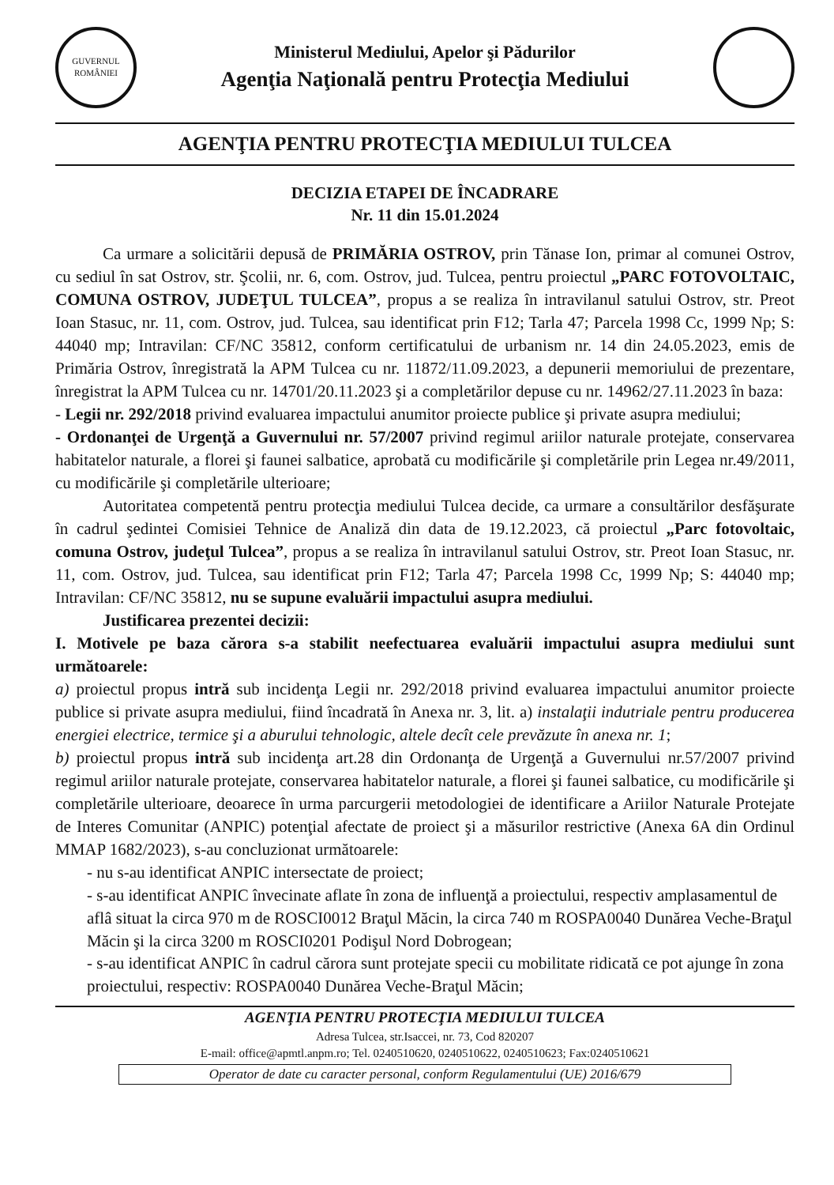GUVERNUL ROMÂNIEI
Ministerul Mediului, Apelor şi Pădurilor
Agenţia Naţională pentru Protecţia Mediului
AGENŢIA PENTRU PROTECŢIA MEDIULUI TULCEA
DECIZIA ETAPEI DE ÎNCADRARE
Nr. 11 din 15.01.2024
Ca urmare a solicitării depusă de PRIMĂRIA OSTROV, prin Tănase Ion, primar al comunei Ostrov, cu sediul în sat Ostrov, str. Şcolii, nr. 6, com. Ostrov, jud. Tulcea, pentru proiectul „PARC FOTOVOLTAIC, COMUNA OSTROV, JUDEŢUL TULCEA”, propus a se realiza în intravilanul satului Ostrov, str. Preot Ioan Stasuc, nr. 11, com. Ostrov, jud. Tulcea, sau identificat prin F12; Tarla 47; Parcela 1998 Cc, 1999 Np; S: 44040 mp; Intravilan: CF/NC 35812, conform certificatului de urbanism nr. 14 din 24.05.2023, emis de Primăria Ostrov, înregistrată la APM Tulcea cu nr. 11872/11.09.2023, a depunerii memoriului de prezentare, înregistrat la APM Tulcea cu nr. 14701/20.11.2023 şi a completărilor depuse cu nr. 14962/27.11.2023 în baza:
- Legii nr. 292/2018 privind evaluarea impactului anumitor proiecte publice şi private asupra mediului;
- Ordonanţei de Urgenţă a Guvernului nr. 57/2007 privind regimul ariilor naturale protejate, conservarea habitatelor naturale, a florei şi faunei salbatice, aprobată cu modificările şi completările prin Legea nr.49/2011, cu modificările şi completările ulterioare;
Autoritatea competentă pentru protecţia mediului Tulcea decide, ca urmare a consultărilor desfăşurate în cadrul şedintei Comisiei Tehnice de Analiză din data de 19.12.2023, că proiectul „Parc fotovoltaic, comuna Ostrov, judeţul Tulcea”, propus a se realiza în intravilanul satului Ostrov, str. Preot Ioan Stasuc, nr. 11, com. Ostrov, jud. Tulcea, sau identificat prin F12; Tarla 47; Parcela 1998 Cc, 1999 Np; S: 44040 mp; Intravilan: CF/NC 35812, nu se supune evaluării impactului asupra mediului.
Justificarea prezentei decizii:
I. Motivele pe baza cărora s-a stabilit neefectuarea evaluării impactului asupra mediului sunt următoarele:
a) proiectul propus intră sub incidenţa Legii nr. 292/2018 privind evaluarea impactului anumitor proiecte publice si private asupra mediului, fiind încadrată în Anexa nr. 3, lit. a) instalaţii indutriale pentru producerea energiei electrice, termice şi a aburului tehnologic, altele decît cele prevăzute în anexa nr. 1;
b) proiectul propus intră sub incidenţa art.28 din Ordonanţa de Urgenţă a Guvernului nr.57/2007 privind regimul ariilor naturale protejate, conservarea habitatelor naturale, a florei şi faunei salbatice, cu modificările şi completările ulterioare, deoarece în urma parcurgerii metodologiei de identificare a Ariilor Naturale Protejate de Interes Comunitar (ANPIC) potenţial afectate de proiect şi a măsurilor restrictive (Anexa 6A din Ordinul MMAP 1682/2023), s-au concluzionat următoarele:
- nu s-au identificat ANPIC intersectate de proiect;
- s-au identificat ANPIC învecinate aflate în zona de influenţă a proiectului, respectiv amplasamentul de aflâ situat la circa 970 m de ROSCI0012 Braţul Măcin, la circa 740 m ROSPA0040 Dunărea Veche-Braţul Măcin şi la circa 3200 m ROSCI0201 Podişul Nord Dobrogean;
- s-au identificat ANPIC în cadrul cărora sunt protejate specii cu mobilitate ridicată ce pot ajunge în zona proiectului, respectiv: ROSPA0040 Dunărea Veche-Braţul Măcin;
AGENŢIA PENTRU PROTECŢIA MEDIULUI TULCEA
Adresa Tulcea, str.Isaccei, nr. 73, Cod 820207
E-mail: office@apmtl.anpm.ro; Tel. 0240510620, 0240510622, 0240510623; Fax:0240510621
Operator de date cu caracter personal, conform Regulamentului (UE) 2016/679